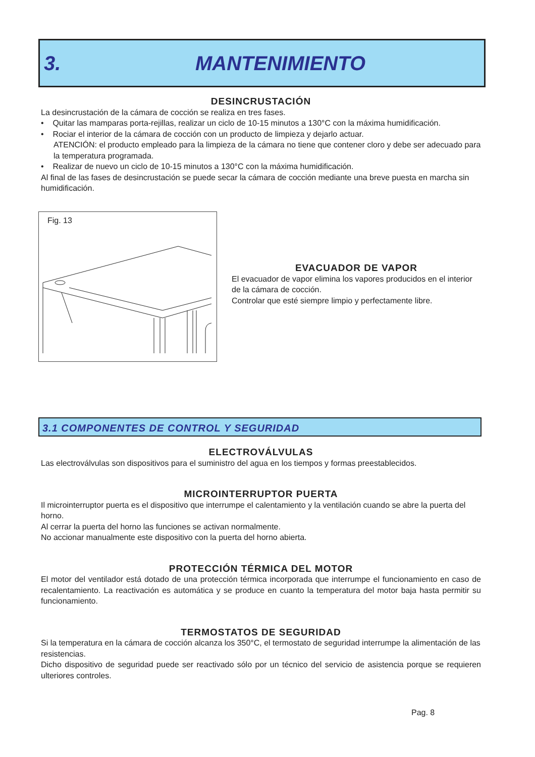3. MANTENIMIENTO
DESINCRUSTACIÓN
La desincrustación de la cámara de cocción se realiza en tres fases.
• Quitar las mamparas porta-rejillas, realizar un ciclo de 10-15 minutos a 130°C con la máxima humidificación.
• Rociar el interior de la cámara de cocción con un producto de limpieza y dejarlo actuar.
ATENCIÓN: el producto empleado para la limpieza de la cámara no tiene que contener cloro y debe ser adecuado para la temperatura programada.
• Realizar de nuevo un ciclo de 10-15 minutos a 130°C con la máxima humidificación.
Al final de las fases de desincrustación se puede secar la cámara de cocción mediante una breve puesta en marcha sin humidificación.
Fig. 13
EVACUADOR DE VAPOR
El evacuador de vapor elimina los vapores producidos en el interior de la cámara de cocción.
Controlar que esté siempre limpio y perfectamente libre.
3.1 COMPONENTES DE CONTROL Y SEGURIDAD
ELECTROVÁLVULAS
Las electroválvulas son dispositivos para el suministro del agua en los tiempos y formas preestablecidos.
MICROINTERRUPTOR PUERTA
Il microinterruptor puerta es el dispositivo que interrumpe el calentamiento y la ventilación cuando se abre la puerta del horno.
Al cerrar la puerta del horno las funciones se activan normalmente.
No accionar manualmente este dispositivo con la puerta del horno abierta.
PROTECCIÓN TÉRMICA DEL MOTOR
El motor del ventilador está dotado de una protección térmica incorporada que interrumpe el funcionamiento en caso de recalentamiento. La reactivación es automática y se produce en cuanto la temperatura del motor baja hasta permitir su funcionamiento.
TERMOSTATOS DE SEGURIDAD
Si la temperatura en la cámara de cocción alcanza los 350°C, el termostato de seguridad interrumpe la alimentación de las resistencias.
Dicho dispositivo de seguridad puede ser reactivado sólo por un técnico del servicio de asistencia porque se requieren ulteriores controles.
Pag. 8